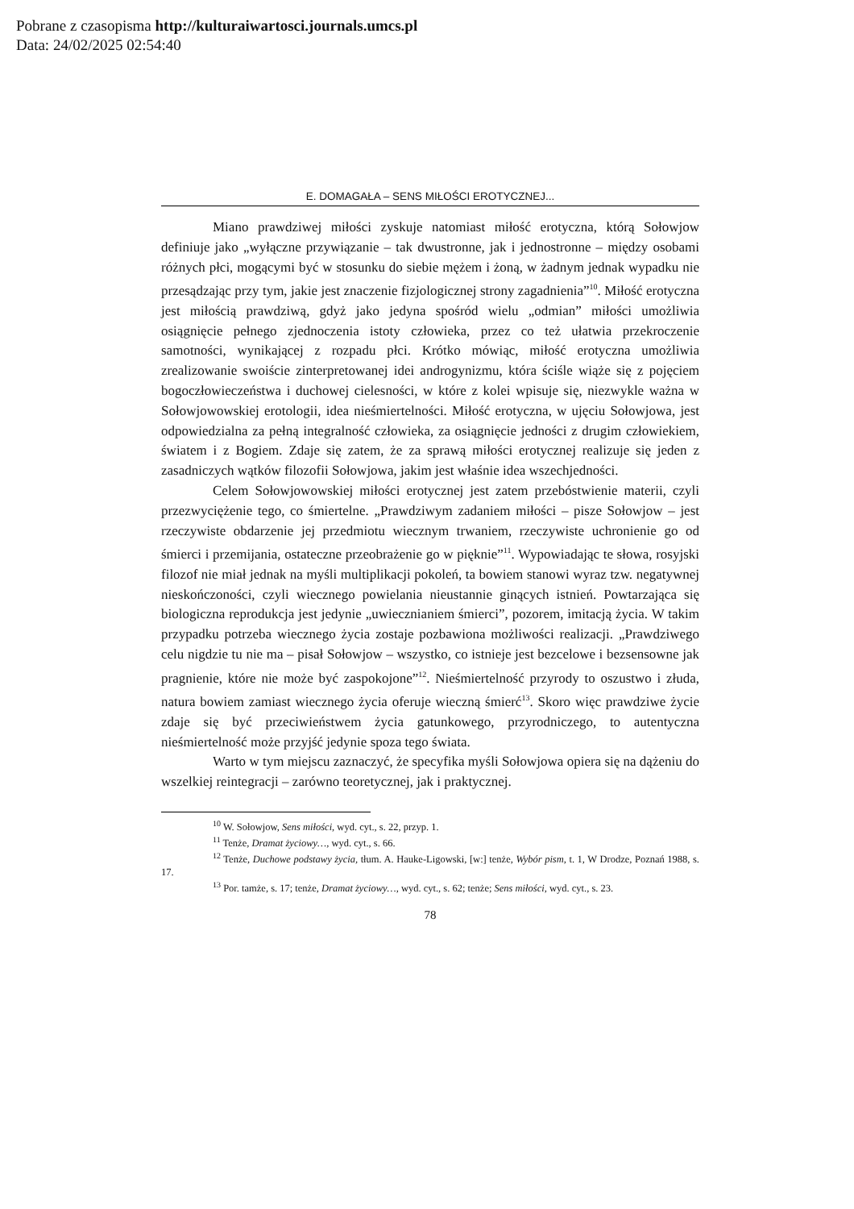Pobrane z czasopisma http://kulturaiwartosci.journals.umcs.pl
Data: 24/02/2025 02:54:40
E. DOMAGAŁA – SENS MIŁOŚCI EROTYCZNEJ...
Miano prawdziwej miłości zyskuje natomiast miłość erotyczna, którą Sołowjow definiuje jako „wyłączne przywiązanie – tak dwustronne, jak i jednostronne – między osobami różnych płci, mogącymi być w stosunku do siebie mężem i żoną, w żadnym jednak wypadku nie przesądzając przy tym, jakie jest znaczenie fizjologicznej strony zagadnienia”<sup>10</sup>. Miłość erotyczna jest miłością prawdziwą, gdyż jako jedyna spośród wielu „odmian” miłości umożliwia osiągnięcie pełnego zjednoczenia istoty człowieka, przez co też ułatwia przekroczenie samotności, wynikającej z rozpadu płci. Krótko mówiąc, miłość erotyczna umożliwia zrealizowanie swoiście zinterpretowanej idei androgynizmu, która ściśle wiąże się z pojęciem bogoczłowieczeństwa i duchowej cielesności, w które z kolei wpisuje się, niezwykle ważna w Sołowjowowskiej erotologii, idea nieśmiertelności. Miłość erotyczna, w ujęciu Sołowjowa, jest odpowiedzialna za pełną integralność człowieka, za osiągnięcie jedności z drugim człowiekiem, światem i z Bogiem. Zdaje się zatem, że za sprawą miłości erotycznej realizuje się jeden z zasadniczych wątków filozofii Sołowjowa, jakim jest właśnie idea wszechjedności.
Celem Sołowjowowskiej miłości erotycznej jest zatem przebóstwienie materii, czyli przezwyciężenie tego, co śmiertelne. „Prawdziwym zadaniem miłości – pisze Sołowjow – jest rzeczywiste obdarzenie jej przedmiotu wiecznym trwaniem, rzeczywiste uchronienie go od śmierci i przemijania, ostateczne przeobrażenie go w pięknie”<sup>11</sup>. Wypowiadając te słowa, rosyjski filozof nie miał jednak na myśli multiplikacji pokoleń, ta bowiem stanowi wyraz tzw. negatywnej nieskończoności, czyli wiecznego powielania nieustannie ginących istnień. Powtarzająca się biologiczna reprodukcja jest jedynie „uwiecznianiem śmierci”, pozorem, imitacją życia. W takim przypadku potrzeba wiecznego życia zostaje pozbawiona możliwości realizacji. „Prawdziwego celu nigdzie tu nie ma – pisał Sołowjow – wszystko, co istnieje jest bezcelowe i bezsensowne jak pragnienie, które nie może być zaspokojone”<sup>12</sup>. Nieśmiertelność przyrody to oszustwo i złuda, natura bowiem zamiast wiecznego życia oferuje wieczną śmierć<sup>13</sup>. Skoro więc prawdziwe życie zdaje się być przeciwieństwem życia gatunkowego, przyrodniczego, to autentyczna nieśmiertelność może przyjść jedynie spoza tego świata.
Warto w tym miejscu zaznaczyć, że specyfika myśli Sołowjowa opiera się na dążeniu do wszelkiej reintegracji – zarówno teoretycznej, jak i praktycznej.
<sup>10</sup> W. Sołowjow, Sens miłości, wyd. cyt., s. 22, przyp. 1.
<sup>11</sup> Tenże, Dramat życiowy…, wyd. cyt., s. 66.
<sup>12</sup> Tenże, Duchowe podstawy życia, tłum. A. Hauke-Ligowski, [w:] tenże, Wybór pism, t. 1, W Drodze, Poznań 1988, s. 17.
<sup>13</sup> Por. tamże, s. 17; tenże, Dramat życiowy…, wyd. cyt., s. 62; tenże; Sens miłości, wyd. cyt., s. 23.
78